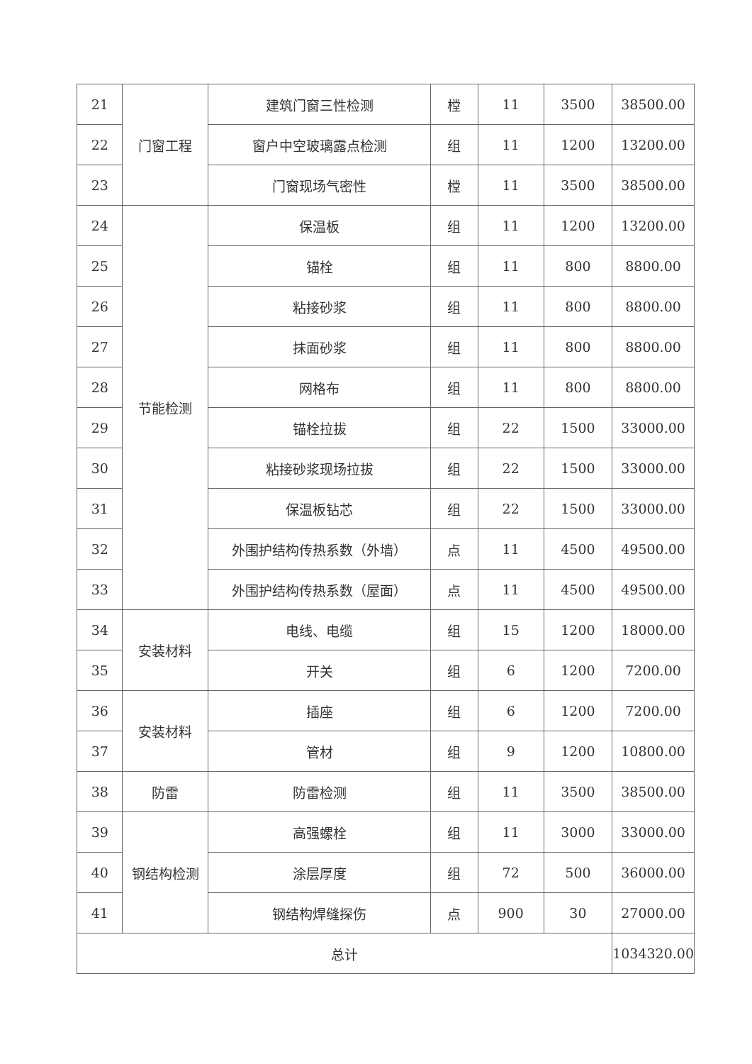| 21 | 门窗工程 | 建筑门窗三性检测 | 樘 | 11 | 3500 | 38500.00 |
| 22 | | 窗户中空玻璃露点检测 | 组 | 11 | 1200 | 13200.00 |
| 23 | | 门窗现场气密性 | 樘 | 11 | 3500 | 38500.00 |
| 24 | 节能检测 | 保温板 | 组 | 11 | 1200 | 13200.00 |
| 25 | | 锚栓 | 组 | 11 | 800 | 8800.00 |
| 26 | | 粘接砂浆 | 组 | 11 | 800 | 8800.00 |
| 27 | | 抹面砂浆 | 组 | 11 | 800 | 8800.00 |
| 28 | | 网格布 | 组 | 11 | 800 | 8800.00 |
| 29 | | 锚栓拉拔 | 组 | 22 | 1500 | 33000.00 |
| 30 | | 粘接砂浆现场拉拔 | 组 | 22 | 1500 | 33000.00 |
| 31 | | 保温板钻芯 | 组 | 22 | 1500 | 33000.00 |
| 32 | | 外围护结构传热系数（外墙） | 点 | 11 | 4500 | 49500.00 |
| 33 | | 外围护结构传热系数（屋面） | 点 | 11 | 4500 | 49500.00 |
| 34 | 安装材料 | 电线、电缆 | 组 | 15 | 1200 | 18000.00 |
| 35 | | 开关 | 组 | 6 | 1200 | 7200.00 |
| 36 | 安装材料 | 插座 | 组 | 6 | 1200 | 7200.00 |
| 37 | | 管材 | 组 | 9 | 1200 | 10800.00 |
| 38 | 防雷 | 防雷检测 | 组 | 11 | 3500 | 38500.00 |
| 39 | 钢结构检测 | 高强螺栓 | 组 | 11 | 3000 | 33000.00 |
| 40 | | 涂层厚度 | 组 | 72 | 500 | 36000.00 |
| 41 | | 钢结构焊缝探伤 | 点 | 900 | 30 | 27000.00 |
| 总计 | | | | | | 1034320.00 |